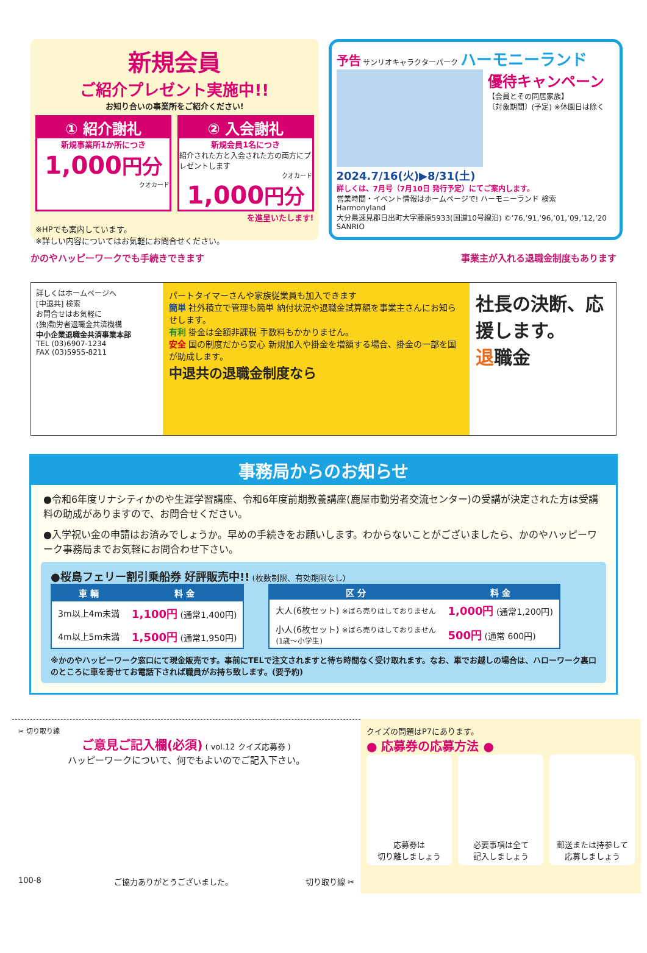新規会員
ご紹介プレゼント実施中!!
お知り合いの事業所をご紹介ください!
① 紹介謝礼
新規事業所1か所につき
1,000円分
クオカード
② 入会謝礼
新規会員1名につき
紹介された方と入会された方の両方にプレゼントします
クオカード
1,000円分
を進呈いたします!
※HPでも案内しています。
※詳しい内容についてはお気軽にお問合せください。
予告 サンリオキャラクターパーク ハーモニーランド
優待キャンペーン
【会員とその同居家族】
〔対象期間〕(予定) ※休園日は除く
2024.7/16(火)▶8/31(土)
詳しくは、7月号（7月10日 発行予定）にてご案内します。
営業時間・イベント情報はホームページで! ハーモニーランド 検索
Harmonyland
大分県速見郡日出町大字藤原5933(国道10号線沿) ©’76,’91,’96,’01,’09,’12,’20 SANRIO
かのやハッピーワークでも手続きできます 事業主が入れる退職金制度もあります
詳しくはホームページへ
[中退共] 検索
お問合せはお気軽に
(独)勤労者退職金共済機構
中小企業退職金共済事業本部
TEL (03)6907-1234
FAX (03)5955-8211
パートタイマーさんや家族従業員も加入できます
簡単 社外積立で管理も簡単 納付状況や退職金試算額を事業主さんにお知らせします。
有利 掛金は全額非課税 手数料もかかりません。
安全 国の制度だから安心 新規加入や掛金を増額する場合、掛金の一部を国が助成します。
中退共の退職金制度なら
社長の決断、応援します。
退職金
事務局からのお知らせ
●令和6年度リナシティかのや生涯学習講座、令和6年度前期教養講座(鹿屋市勤労者交流センター)の受講が決定された方は受講料の助成がありますので、お問合せください。
●入学祝い金の申請はお済みでしょうか。早めの手続きをお願いします。わからないことがございましたら、かのやハッピーワーク事務局までお気軽にお問合わせ下さい。
●桜島フェリー割引乗船券 好評販売中!! (枚数制限、有効期限なし)
| 車 輌 | 料 金 |
| --- | --- |
| 3m以上4m未満 | 1,100円 (通常1,400円) |
| 4m以上5m未満 | 1,500円 (通常1,950円) |
| 区 分 | 料 金 |
| --- | --- |
| 大人(6枚セット) ※ばら売りはしておりません | 1,000円 (通常1,200円) |
| 小人(6枚セット) ※ばら売りはしておりません (1歳～小学生) | 500円 (通常 600円) |
※かのやハッピーワーク窓口にて現金販売です。事前にTELで注文されますと待ち時間なく受け取れます。なお、車でお越しの場合は、ハローワーク裏口のところに車を寄せてお電話下されば職員がお持ち致します。(要予約)
✂ 切り取り線
ご意見ご記入欄(必須) ( vol.12 クイズ応募券 )
ハッピーワークについて、何でもよいのでご記入下さい。
100-8 ご協力ありがとうございました。 切り取り線 ✂
クイズの問題はP7にあります。
● 応募券の応募方法 ●
応募券は
切り離しましょう
必要事項は全て
記入しましょう
郵送または持参して応募しましょう